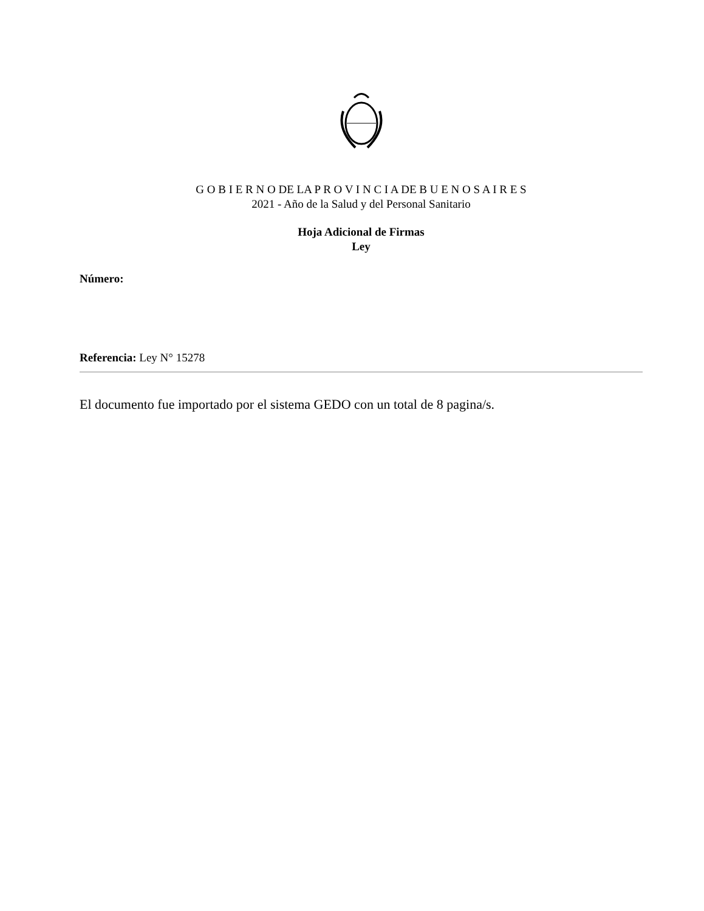G O B I E R N O DE LA P R O V I N C I A DE B U E N O S A I R E S
2021 - Año de la Salud y del Personal Sanitario
Hoja Adicional de Firmas
Ley
Número:
Referencia: Ley N° 15278
El documento fue importado por el sistema GEDO con un total de 8 pagina/s.